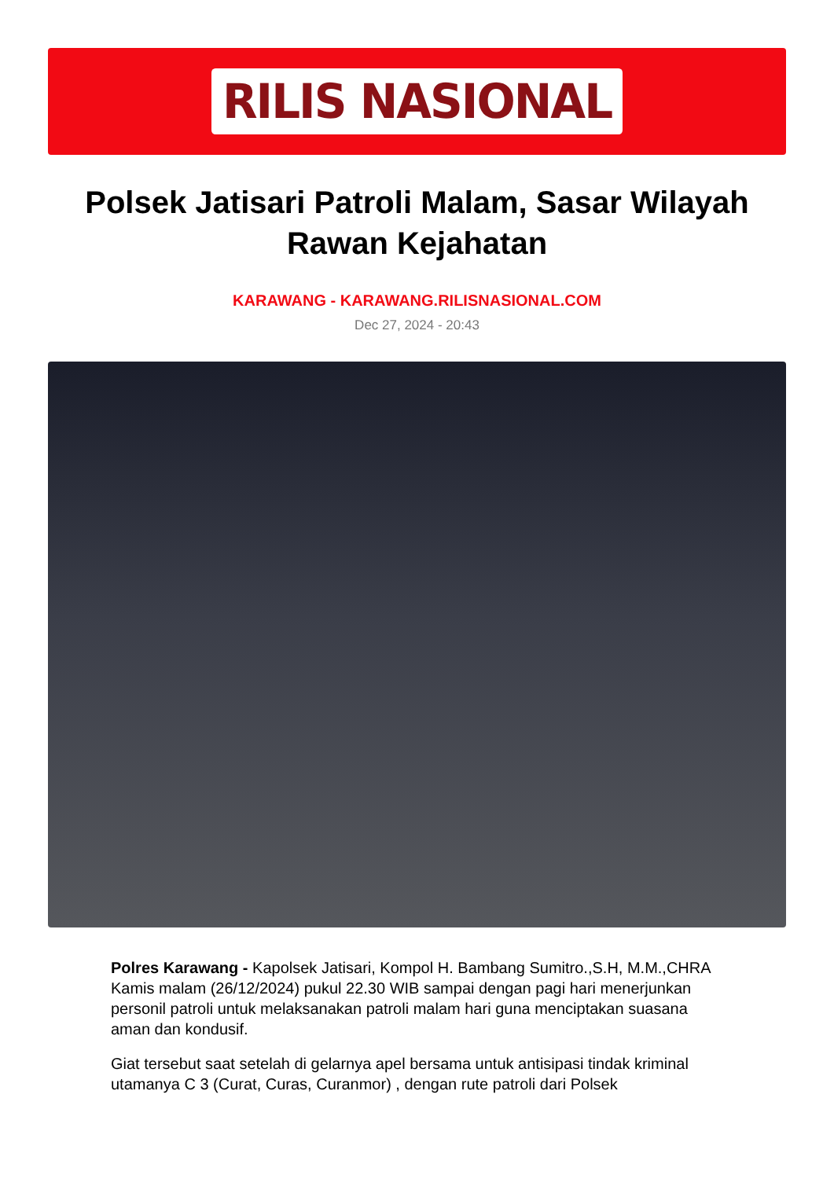RILIS NASIONAL
Polsek Jatisari Patroli Malam, Sasar Wilayah Rawan Kejahatan
KARAWANG - KARAWANG.RILISNASIONAL.COM
Dec 27, 2024 - 20:43
Polres Karawang - Kapolsek Jatisari, Kompol H. Bambang Sumitro.,S.H, M.M.,CHRA Kamis malam (26/12/2024) pukul 22.30 WIB sampai dengan pagi hari menerjunkan personil patroli untuk melaksanakan patroli malam hari guna menciptakan suasana aman dan kondusif.
Giat tersebut saat setelah di gelarnya apel bersama untuk antisipasi tindak kriminal utamanya C 3 (Curat, Curas, Curanmor) , dengan rute patroli dari Polsek